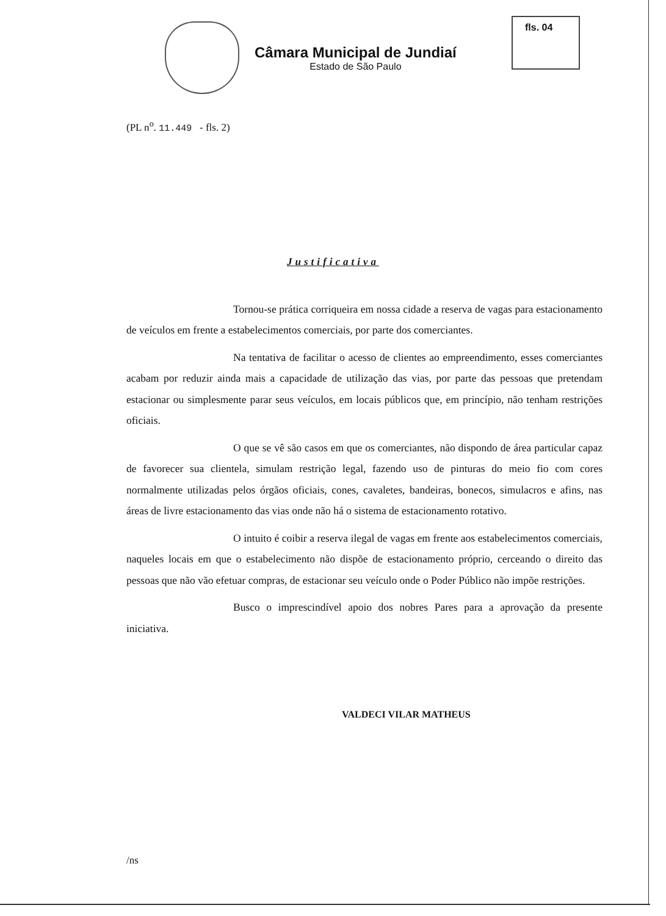fls. 04
Câmara Municipal de Jundiaí
Estado de São Paulo
(PL n<sup>o</sup>. 11.449 - fls. 2)
Justificativa
Tornou-se prática corriqueira em nossa cidade a reserva de vagas para estacionamento de veículos em frente a estabelecimentos comerciais, por parte dos comerciantes.
Na tentativa de facilitar o acesso de clientes ao empreendimento, esses comerciantes acabam por reduzir ainda mais a capacidade de utilização das vias, por parte das pessoas que pretendam estacionar ou simplesmente parar seus veículos, em locais públicos que, em princípio, não tenham restrições oficiais.
O que se vê são casos em que os comerciantes, não dispondo de área particular capaz de favorecer sua clientela, simulam restrição legal, fazendo uso de pinturas do meio fio com cores normalmente utilizadas pelos órgãos oficiais, cones, cavaletes, bandeiras, bonecos, simulacros e afins, nas áreas de livre estacionamento das vias onde não há o sistema de estacionamento rotativo.
O intuito é coibir a reserva ilegal de vagas em frente aos estabelecimentos comerciais, naqueles locais em que o estabelecimento não dispõe de estacionamento próprio, cerceando o direito das pessoas que não vão efetuar compras, de estacionar seu veículo onde o Poder Público não impõe restrições.
Busco o imprescindível apoio dos nobres Pares para a aprovação da presente iniciativa.
VALDECI VILAR MATHEUS
/ns